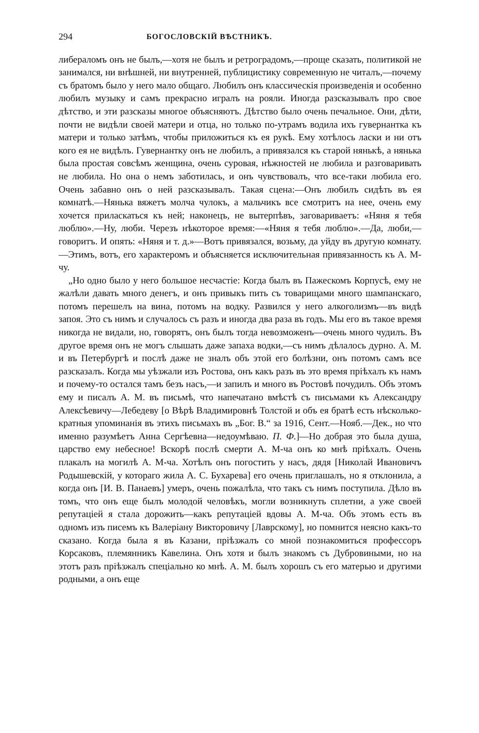294 БОГОСЛОВСКІЙ ВѢСТНИКЪ.
либераломъ онъ не былъ,—хотя не былъ и ретроградомъ,—проще сказать, политикой не занимался, ни внѣшней, ни внутренней, публицистику современную не читалъ,—почему съ братомъ было у него мало общаго. Любилъ онъ классическія произведенія и особенно любилъ музыку и самъ прекрасно игралъ на рояли. Иногда разсказывалъ про свое дѣтство, и эти разсказы многое объясняютъ. Дѣтство было очень печальное. Они, дѣти, почти не видѣли своей матери и отца, но только по-утрамъ водила ихъ гувернантка къ матери и только затѣмъ, чтобы приложиться къ ея рукѣ. Ему хотѣлось ласки и ни отъ кого ея не видѣлъ. Гувернантку онъ не любилъ, а привязался къ старой нянькѣ, а нянька была простая совсѣмъ женщина, очень суровая, нѣжностей не любила и разговаривать не любила. Но она о немъ заботилась, и онъ чувствовалъ, что все-таки любила его. Очень забавно онъ о ней разсказывалъ. Такая сцена:—Онъ любилъ сидѣть въ ея комнатѣ.—Нянька вяжетъ молча чулокъ, а мальчикъ все смотритъ на нее, очень ему хочется приласкаться къ ней; наконецъ, не вытерпѣвъ, заговариваетъ: «Няня я тебя люблю».—Ну, люби. Черезъ нѣкоторое время:—«Няня я тебя люблю».—Да, люби,—говоритъ. И опять: «Няня и т. д.»—Вотъ привязался, возьму, да уйду въ другую комнату.—Этимъ, вотъ, его характеромъ и объясняется исключительная привязанность къ А. М-чу.
„Но одно было у него большое несчастіе: Когда былъ въ Пажескомъ Корпусѣ, ему не жалѣли давать много денегъ, и онъ привыкъ пить съ товарищами много шампанскаго, потомъ перешелъ на вина, потомъ на водку. Развился у него алкоголизмъ—въ видѣ запоя. Это съ нимъ и случалось съ разъ и иногда два раза въ годъ. Мы его въ такое время никогда не видали, но, говорятъ, онъ былъ тогда невозможенъ—очень много чудилъ. Въ другое время онъ не могъ слышать даже запаха водки,—съ нимъ дѣлалось дурно. А. М. и въ Петербургѣ и послѣ даже не зналъ объ этой его болѣзни, онъ потомъ самъ все разсказалъ. Когда мы уѣзжали изъ Ростова, онъ какъ разъ въ это время пріѣхалъ къ намъ и почему-то остался тамъ безъ насъ,—и запилъ и много въ Ростовѣ почудилъ. Объ этомъ ему и писалъ А. М. въ письмѣ, что напечатано вмѣстѣ съ письмами къ Александру Алексѣевичу—Лебедеву [о Вѣрѣ Владимировнѣ Толстой и объ ея братѣ есть нѣсколько-кратныя упоминанія въ этихъ письмахъ въ „Бог. В.“ за 1916, Сент.—Нояб.—Дек., но что именно разумѣетъ Анна Сергѣевна—недоумѣваю. П. Ф.]—Но добрая это была душа, царство ему небесное! Вскорѣ послѣ смерти А. М-ча онъ ко мнѣ пріѣхалъ. Очень плакалъ на могилѣ А. М-ча. Хотѣлъ онъ погостить у насъ, дядя [Николай Ивановичъ Родышевскій, у котораго жила А. С. Бухарева] его очень приглашалъ, но я отклонила, а когда онъ [И. В. Панаевъ] умеръ, очень пожалѣла, что такъ съ нимъ поступила. Дѣло въ томъ, что онъ еще былъ молодой человѣкъ, могли возникнуть сплетни, а уже своей репутаціей я стала дорожить—какъ репутаціей вдовы А. М-ча. Объ этомъ есть въ одномъ изъ писемъ къ Валеріану Викторовичу [Лаврскому], но помнится неясно какъ-то сказано. Когда была я въ Казани, пріѣзжалъ со мной познакомиться профессоръ Корсаковъ, племянникъ Кавелина. Онъ хотя и былъ знакомъ съ Дубровиными, но на этотъ разъ пріѣзжалъ спеціально ко мнѣ. А. М. былъ хорошъ съ его матерью и другими родными, а онъ еще